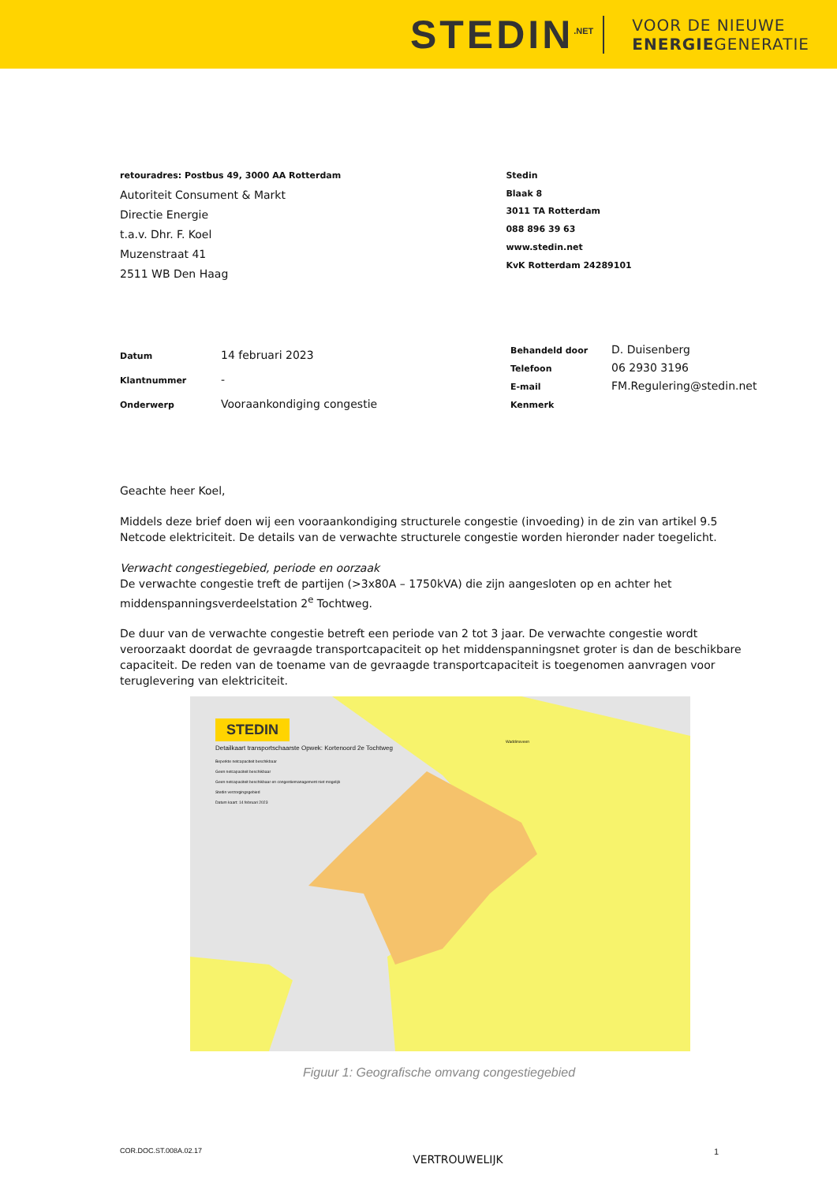STEDIN<sup>.NET</sup>
VOOR DE NIEUWE
ENERGIEGENERATIE
retouradres: Postbus 49, 3000 AA Rotterdam
Autoriteit Consument & Markt
Directie Energie
t.a.v. Dhr. F. Koel
Muzenstraat 41
2511 WB Den Haag
Stedin
Blaak 8
3011 TA Rotterdam
088 896 39 63
www.stedin.net
KvK Rotterdam 24289101
| Datum | 14 februari 2023 |
| Klantnummer | - |
| Onderwerp | Vooraankondiging congestie |
| Behandeld door | D. Duisenberg |
| Telefoon | 06 2930 3196 |
| E-mail | FM.Regulering@stedin.net |
| Kenmerk | |
Geachte heer Koel,
Middels deze brief doen wij een vooraankondiging structurele congestie (invoeding) in de zin van artikel 9.5 Netcode elektriciteit. De details van de verwachte structurele congestie worden hieronder nader toegelicht.
Verwacht congestiegebied, periode en oorzaak
De verwachte congestie treft de partijen (>3x80A – 1750kVA) die zijn aangesloten op en achter het middenspanningsverdeelstation 2<sup>e</sup> Tochtweg.
De duur van de verwachte congestie betreft een periode van 2 tot 3 jaar. De verwachte congestie wordt veroorzaakt doordat de gevraagde transportcapaciteit op het middenspanningsnet groter is dan de beschikbare capaciteit. De reden van de toename van de gevraagde transportcapaciteit is toegenomen aanvragen voor teruglevering van elektriciteit.
STEDIN
Detailkaart transportschaarste Opwek: Kortenoord 2e Tochtweg
Beperkte netcapaciteit beschikbaar
Geen netcapaciteit beschikbaar
Geen netcapaciteit beschikbaar en congestiemanagement niet mogelijk
Stedin verzorgingsgebied
Datum kaart: 14 februari 2023
Waddinxveen
Figuur 1: Geografische omvang congestiegebied
COR.DOC.ST.008A.02.17 VERTROUWELIJK 1